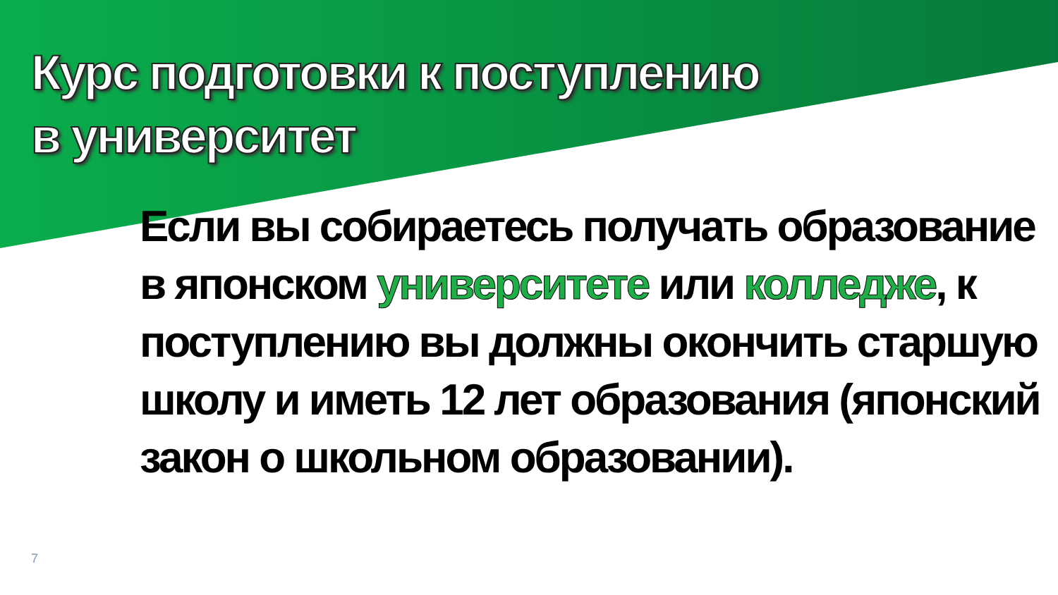Курс подготовки к поступлению
в университет
Если вы собираетесь получать образование в японском университете или колледже, к поступлению вы должны окончить старшую школу и иметь 12 лет образования (японский закон о школьном образовании).
7